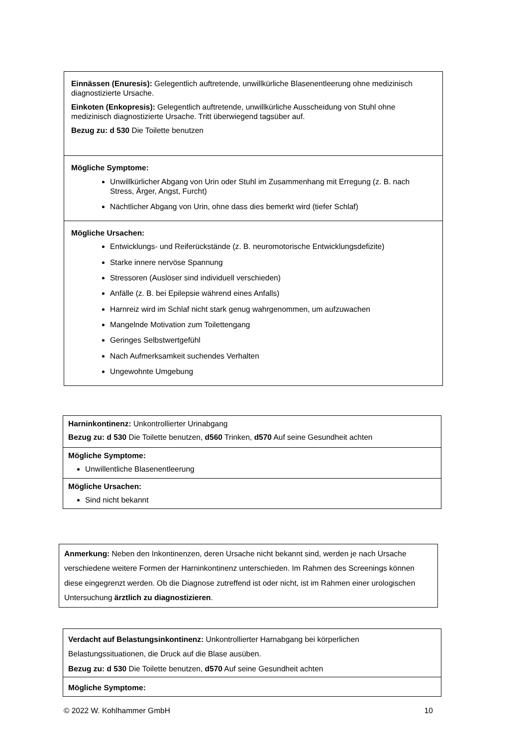| Einnässen (Enuresis): Gelegentlich auftretende, unwillkürliche Blasenentleerung ohne medizinisch diagnostizierte Ursache. Einkoten (Enkopresis): Gelegentlich auftretende, unwillkürliche Ausscheidung von Stuhl ohne medizinisch diagnostizierte Ursache. Tritt überwiegend tagsüber auf. Bezug zu: d 530 Die Toilette benutzen |
| Mögliche Symptome: Unwillkürlicher Abgang von Urin oder Stuhl im Zusammenhang mit Erregung (z. B. nach Stress, Ärger, Angst, Furcht) Nächtlicher Abgang von Urin, ohne dass dies bemerkt wird (tiefer Schlaf) |
| Mögliche Ursachen: Entwicklungs- und Reiferückstände (z. B. neuromotorische Entwicklungsdefizite) Starke innere nervöse Spannung Stressoren (Auslöser sind individuell verschieden) Anfälle (z. B. bei Epilepsie während eines Anfalls) Harnreiz wird im Schlaf nicht stark genug wahrgenommen, um aufzuwachen Mangelnde Motivation zum Toilettengang Geringes Selbstwertgefühl Nach Aufmerksamkeit suchendes Verhalten Ungewohnte Umgebung |
| Harninkontinenz: Unkontrollierter Urinabgang Bezug zu: d 530 Die Toilette benutzen, d560 Trinken, d570 Auf seine Gesundheit achten |
| Mögliche Symptome: Unwillentliche Blasenentleerung |
| Mögliche Ursachen: Sind nicht bekannt |
| Anmerkung: Neben den Inkontinenzen, deren Ursache nicht bekannt sind, werden je nach Ursache verschiedene weitere Formen der Harninkontinenz unterschieden. Im Rahmen des Screenings können diese eingegrenzt werden. Ob die Diagnose zutreffend ist oder nicht, ist im Rahmen einer urologischen Untersuchung ärztlich zu diagnostizieren . |
| Verdacht auf Belastungsinkontinenz: Unkontrollierter Harnabgang bei körperlichen Belastungssituationen, die Druck auf die Blase ausüben. Bezug zu: d 530 Die Toilette benutzen, d570 Auf seine Gesundheit achten |
| Mögliche Symptome: |
© 2022 W. Kohlhammer GmbH 10